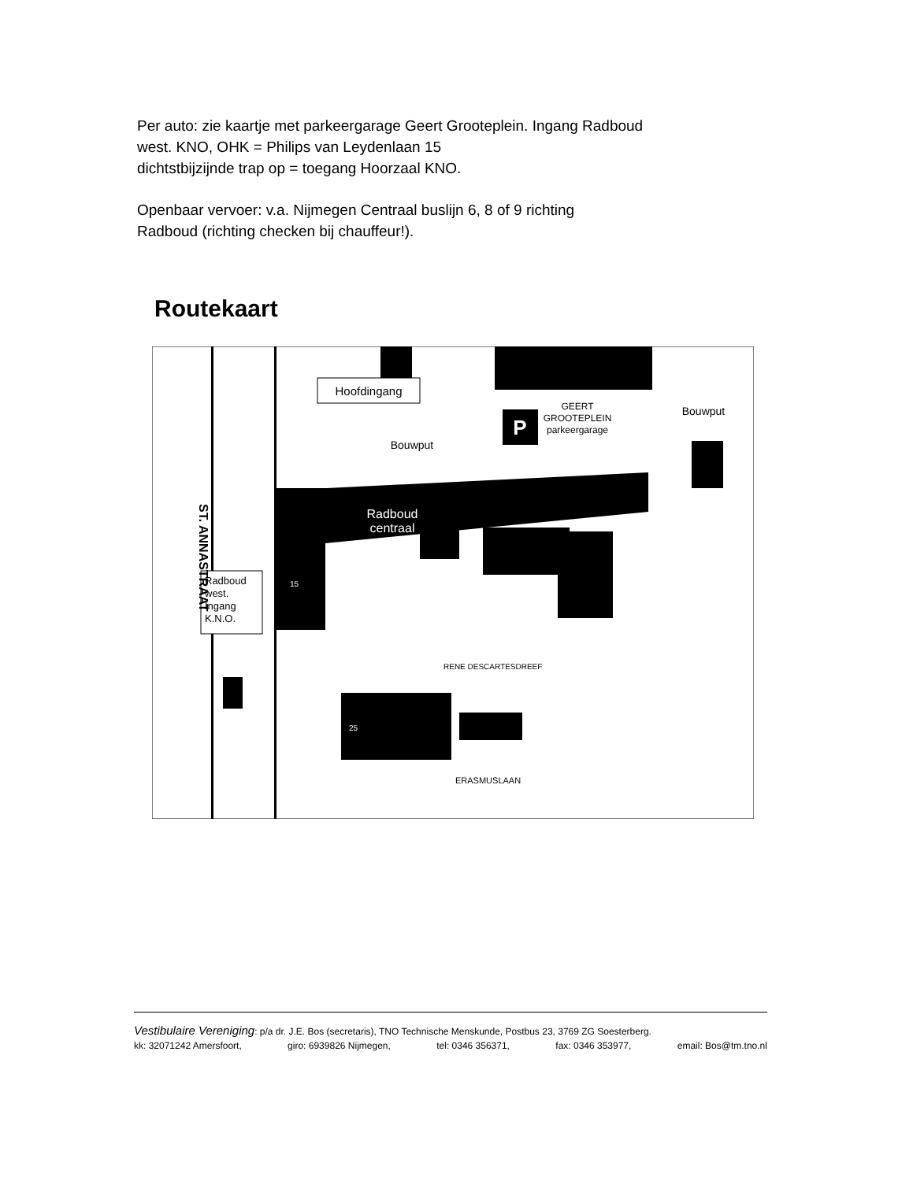Per auto: zie kaartje met parkeergarage Geert Grooteplein. Ingang Radboud
west. KNO, OHK = Philips van Leydenlaan 15
dichtstbijzijnde trap op = toegang Hoorzaal KNO.
Openbaar vervoer: v.a. Nijmegen Centraal buslijn 6, 8 of 9 richting
Radboud (richting checken bij chauffeur!).
Routekaart
P
GEERT
GROOTEPLEIN
parkeergarage
Bouwput
Bouwput
Hoofdingang
Radboud
centraal
Radboud
west.
Ingang
K.N.O.
ST. ANNASTRAAT
RENE DESCARTESDREEF
ERASMUSLAAN
15
25
Vestibulaire Vereniging: p/a dr. J.E. Bos (secretaris), TNO Technische Menskunde, Postbus 23, 3769 ZG Soesterberg.
kk: 32071242 Amersfoort, giro: 6939826 Nijmegen, tel: 0346 356371, fax: 0346 353977, email: Bos@tm.tno.nl